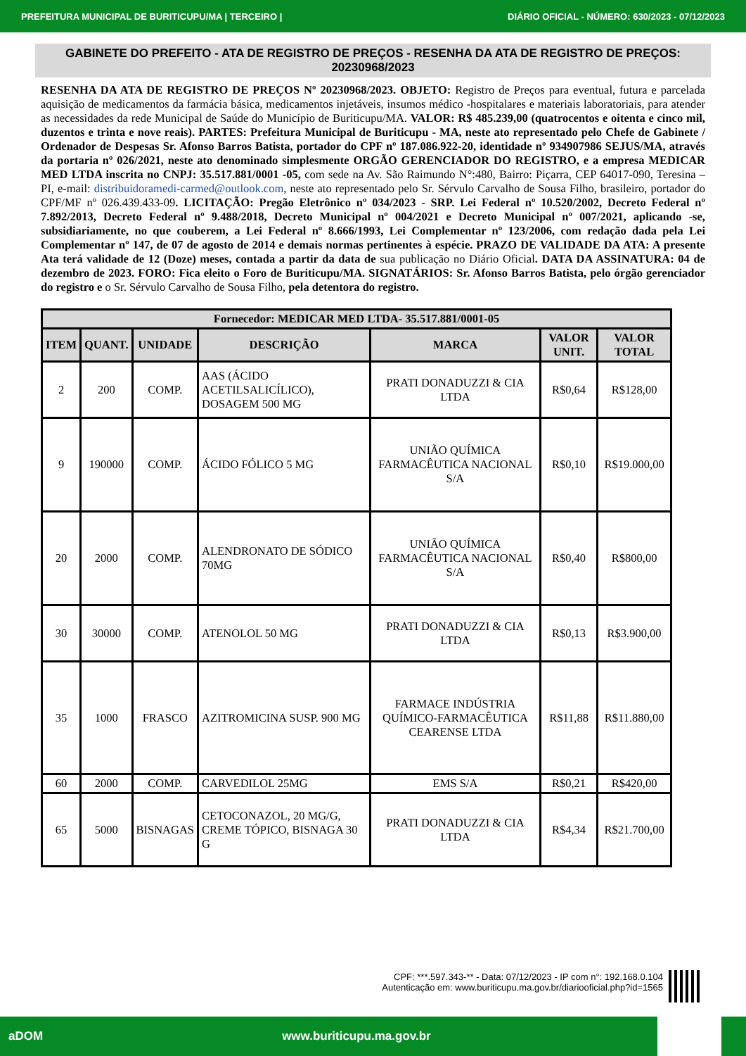PREFEITURA MUNICIPAL DE BURITICUPU/MA | TERCEIRO | DIÁRIO OFICIAL - NÚMERO: 630/2023 - 07/12/2023
GABINETE DO PREFEITO - ATA DE REGISTRO DE PREÇOS - RESENHA DA ATA DE REGISTRO DE PREÇOS: 20230968/2023
RESENHA DA ATA DE REGISTRO DE PREÇOS Nº 20230968/2023. OBJETO: Registro de Preços para eventual, futura e parcelada aquisição de medicamentos da farmácia básica, medicamentos injetáveis, insumos médico -hospitalares e materiais laboratoriais, para atender as necessidades da rede Municipal de Saúde do Município de Buriticupu/MA. VALOR: R$ 485.239,00 (quatrocentos e oitenta e cinco mil, duzentos e trinta e nove reais). PARTES: Prefeitura Municipal de Buriticupu - MA, neste ato representado pelo Chefe de Gabinete / Ordenador de Despesas Sr. Afonso Barros Batista, portador do CPF nº 187.086.922-20, identidade nº 934907986 SEJUS/MA, através da portaria nº 026/2021, neste ato denominado simplesmente ORGÃO GERENCIADOR DO REGISTRO, e a empresa MEDICAR MED LTDA inscrita no CNPJ: 35.517.881/0001 -05, com sede na Av. São Raimundo N°:480, Bairro: Piçarra, CEP 64017-090, Teresina – PI, e-mail: distribuidoramedi-carmed@outlook.com, neste ato representado pelo Sr. Sérvulo Carvalho de Sousa Filho, brasileiro, portador do CPF/MF nº 026.439.433-09. LICITAÇÃO: Pregão Eletrônico nº 034/2023 - SRP. Lei Federal nº 10.520/2002, Decreto Federal nº 7.892/2013, Decreto Federal nº 9.488/2018, Decreto Municipal nº 004/2021 e Decreto Municipal nº 007/2021, aplicando -se, subsidiariamente, no que couberem, a Lei Federal nº 8.666/1993, Lei Complementar nº 123/2006, com redação dada pela Lei Complementar nº 147, de 07 de agosto de 2014 e demais normas pertinentes à espécie. PRAZO DE VALIDADE DA ATA: A presente Ata terá validade de 12 (Doze) meses, contada a partir da data de sua publicação no Diário Oficial. DATA DA ASSINATURA: 04 de dezembro de 2023. FORO: Fica eleito o Foro de Buriticupu/MA. SIGNATÁRIOS: Sr. Afonso Barros Batista, pelo órgão gerenciador do registro e o Sr. Sérvulo Carvalho de Sousa Filho, pela detentora do registro.
| Fornecedor: MEDICAR MED LTDA- 35.517.881/0001-05 | | | | | | |
| --- | --- | --- | --- | --- | --- | --- |
| ITEM | QUANT. | UNIDADE | DESCRIÇÃO | MARCA | VALOR UNIT. | VALOR TOTAL |
| 2 | 200 | COMP. | AAS (ÁCIDO ACETILSALICÍLICO), DOSAGEM 500 MG | PRATI DONADUZZI & CIA LTDA | R$0,64 | R$128,00 |
| 9 | 190000 | COMP. | ÁCIDO FÓLICO 5 MG | UNIÃO QUÍMICA FARMACÊUTICA NACIONAL S/A | R$0,10 | R$19.000,00 |
| 20 | 2000 | COMP. | ALENDRONATO DE SÓDICO 70MG | UNIÃO QUÍMICA FARMACÊUTICA NACIONAL S/A | R$0,40 | R$800,00 |
| 30 | 30000 | COMP. | ATENOLOL 50 MG | PRATI DONADUZZI & CIA LTDA | R$0,13 | R$3.900,00 |
| 35 | 1000 | FRASCO | AZITROMICINA SUSP. 900 MG | FARMACE INDÚSTRIA QUÍMICO-FARMACÊUTICA CEARENSE LTDA | R$11,88 | R$11.880,00 |
| 60 | 2000 | COMP. | CARVEDILOL 25MG | EMS S/A | R$0,21 | R$420,00 |
| 65 | 5000 | BISNAGAS | CETOCONAZOL, 20 MG/G, CREME TÓPICO, BISNAGA 30 G | PRATI DONADUZZI & CIA LTDA | R$4,34 | R$21.700,00 |
CPF: ***.597.343-** - Data: 07/12/2023 - IP com n°: 192.168.0.104
Autenticação em: www.buriticupu.ma.gov.br/diariooficial.php?id=1565
aDOM www.buriticupu.ma.gov.br